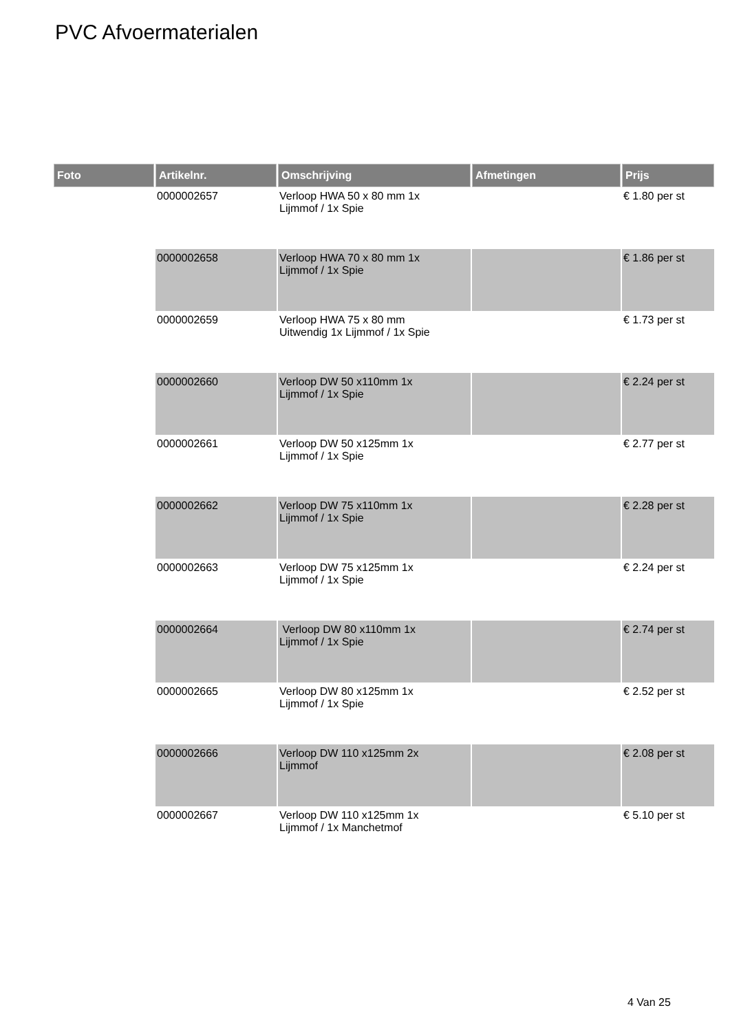PVC Afvoermaterialen
| Foto | Artikelnr. | Omschrijving | Afmetingen | Prijs |
| --- | --- | --- | --- | --- |
| | 0000002657 | Verloop HWA 50 x 80 mm 1x Lijmmof / 1x Spie | | € 1.80 per st |
| | 0000002658 | Verloop HWA 70 x 80 mm 1x Lijmmof / 1x Spie | | € 1.86 per st |
| | 0000002659 | Verloop HWA 75 x 80 mm Uitwendig 1x Lijmmof / 1x Spie | | € 1.73 per st |
| | 0000002660 | Verloop DW 50 x110mm 1x Lijmmof / 1x Spie | | € 2.24 per st |
| | 0000002661 | Verloop DW 50 x125mm 1x Lijmmof / 1x Spie | | € 2.77 per st |
| | 0000002662 | Verloop DW 75 x110mm 1x Lijmmof / 1x Spie | | € 2.28 per st |
| | 0000002663 | Verloop DW 75 x125mm 1x Lijmmof / 1x Spie | | € 2.24 per st |
| | 0000002664 | Verloop DW 80 x110mm 1x Lijmmof / 1x Spie | | € 2.74 per st |
| | 0000002665 | Verloop DW 80 x125mm 1x Lijmmof / 1x Spie | | € 2.52 per st |
| | 0000002666 | Verloop DW 110 x125mm 2x Lijmmof | | € 2.08 per st |
| | 0000002667 | Verloop DW 110 x125mm 1x Lijmmof / 1x Manchetmof | | € 5.10 per st |
4 Van 25